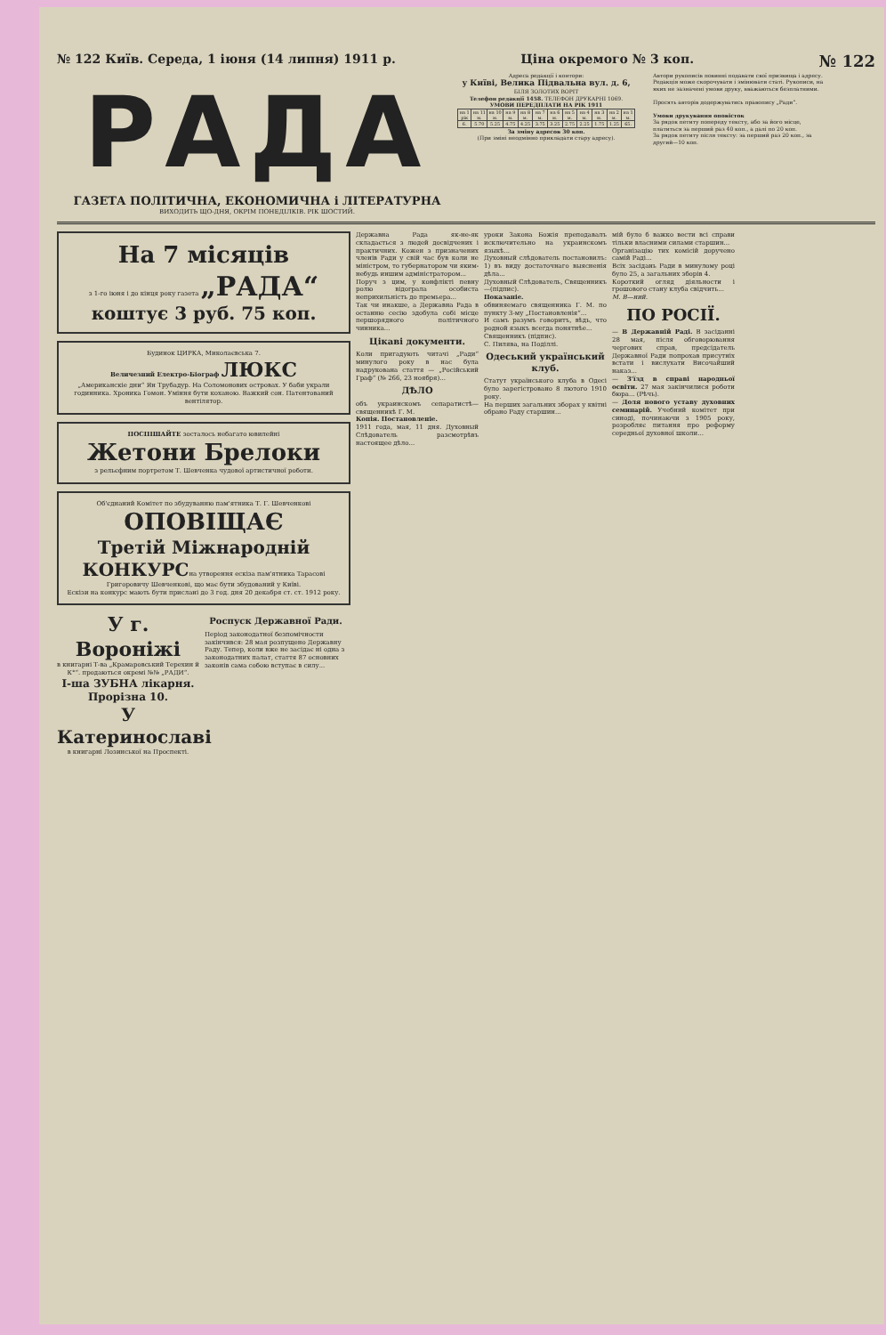№ 122 Київ. Середа, 1 іюня (14 липня) 1911 р. Ціна окремого № 3 коп. № 122
РАДА
ГАЗЕТА ПОЛІТИЧНА, ЕКОНОМИЧНА і ЛІТЕРАТУРНА
ВИХОДИТЬ ЩО-ДНЯ, ОКРІМ ПОНЕДІЛКІВ. РІК ШОСТИЙ.
Адреса редакції і контори:
у Київі, Велика Підвальна вул. д. 6,
БІЛЯ ЗОЛОТИХ ВОРІТ
Телефон редакції 1458. ТЕЛЕФОН ДРУКАРНІ 1069.
УМОВИ ПЕРЕДПЛАТИ НА РІК 1911
| на 1 рік | на 11 м. | на 10 м. | на 9 м. | на 8 м. | на 7 м. | на 6 м. | на 5 м. | на 4 м. | на 3 м. | на 2 м. | на 1 м. |
| 6. | 5.70 | 5.25 | 4.75 | 4.25 | 3.75 | 3.25 | 2.75 | 2.25 | 1.75 | 1.25 | 65. |
За зміну адресов 30 коп.
(При зміні неодмінно прикладати стару адресу).
Автори рукописів повинні подавати свої призвища і адресу. Редакція може скорочувати і змінювати статі. Рукописи, на яких не зазначені умови друку, вважаються безплатними.
Просять авторів додержуватись правопису „Ради“.
Умови друкування оповісток
За рядок петиту попереду тексту, або за його місце, платиться за перший раз 40 коп., а далі по 20 коп.
За рядок петиту після тексту: за перший раз 20 коп., за другий—10 коп.
На 7 місяців
з 1-го іюня і до кінця року газета „РАДА“
коштує 3 руб. 75 коп.
Будинок ЦИРКА, Миколаєвська 7.
Величезний Електро-Біограф ЛЮКС
„Американскіе дни“ Ян Трубадур. На Соломонових островах. У баби украли годинника. Хроника Гомон. Уміння бути коханою. Важкий сон. Патентований вентілятор.
ПОСПІШАЙТЕ зосталось небагато ювилейні
Жетони Брелоки
з рельєфним портретом Т. Шевченка чудової артистичної роботи.
Об'єднаний Комітет по збудуванню пам'ятника Т. Г. Шевченкові
ОПОВІЩАЄ
Третій Міжнародній КОНКУРСна утворення ескіза пам'ятника Тарасові Григоровичу Шевченкові, що має бути збудований у Київі.
Ескізи на конкурс мають бути прислані до 3 год. дня 20 декабря ст. ст. 1912 року.
У г. Вороніжі
в книгарні Т-ва „Крамаровський Терехин й К°“. продаються окремі №№ „РАДИ“.
І-ша ЗУБНА лікарня. Прорізна 10.
У Катеринославі
в книгарні Лозинської на Проспекті.
Роспуск Державної Ради.
Період законодатної безпомічности закінчився: 28 мая розпущено Державну Раду. Тепер, коли вже не засідає ні одна з законодатних палат, стаття 87 основних законів сама собою вступає в силу...
Державна Рада як-не-як складається з людей досвідчених і практичних. Кожен з призначених членів Ради у свій час був коли не міністром, то губернатором чи яким-небудь иншим адміністратором...
Поруч з цим, у конфлікті певну ролю відограла особиста неприхильність до премьера...
Так чи инакше, а Державна Рада в останню сесію здобула собі місце першорядного політичного чинника...
Цікаві документи.
Коли пригадують читачі „Ради“ минулого року в нас була надрукована стаття — „Російський Граф“ (№ 266, 23 ноября)...
ДѢЛО
объ украинскомъ сепаратистѣ—священникѣ Г. М.
Копія. Постановленіе.
1911 года, мая, 11 дня. Духовный Слѣдователь разсмотрѣвъ настоящее дѣло...
уроки Закона Божія преподавалъ исключительно на украинскомъ языкѣ...
Духовный слѣдователь постановилъ: 1) въ виду достаточнаго выясненія дѣла...
Духовный Слѣдователь, Священникъ—(підпис).
Показаніе.
обвиняемаго священника Г. М. по пункту 3-му „Постановленія“...
И самъ разумъ говоритъ, вѣдь, что родной языкъ всегда понятнѣе...
Священникъ (підпис).
С. Пилява, на Поділлі.
Одеський український клуб.
Статут українського клуба в Одесі було зарегістровано 8 лютого 1910 року.
На перших загальних зборах у квітні обрано Раду старшин...
мій було б важко вести всі справи тільки власними силами старшин...
Організацію тих комісій доручено самій Раді...
Всіх засідань Ради в минулому році було 25, а загальних зборів 4.
Короткий огляд діяльности і грошового стану клуба свідчить...
М. В—ний.
ПО РОСІЇ.
— В Державній Раді. В засіданні 28 мая, після обговорювання чергових справ, предсідатель Державної Ради попрохав присутніх встати і вислухати Височайший наказ...
— З'їзд в справі народньої освіти. 27 мая закінчилися роботи бюра... (Рѣчь).
— Доля нового уставу духовних семинарій. Учебний комітет при синоді, починаючи з 1905 року, розробляє питання про реформу середньої духовної школи...